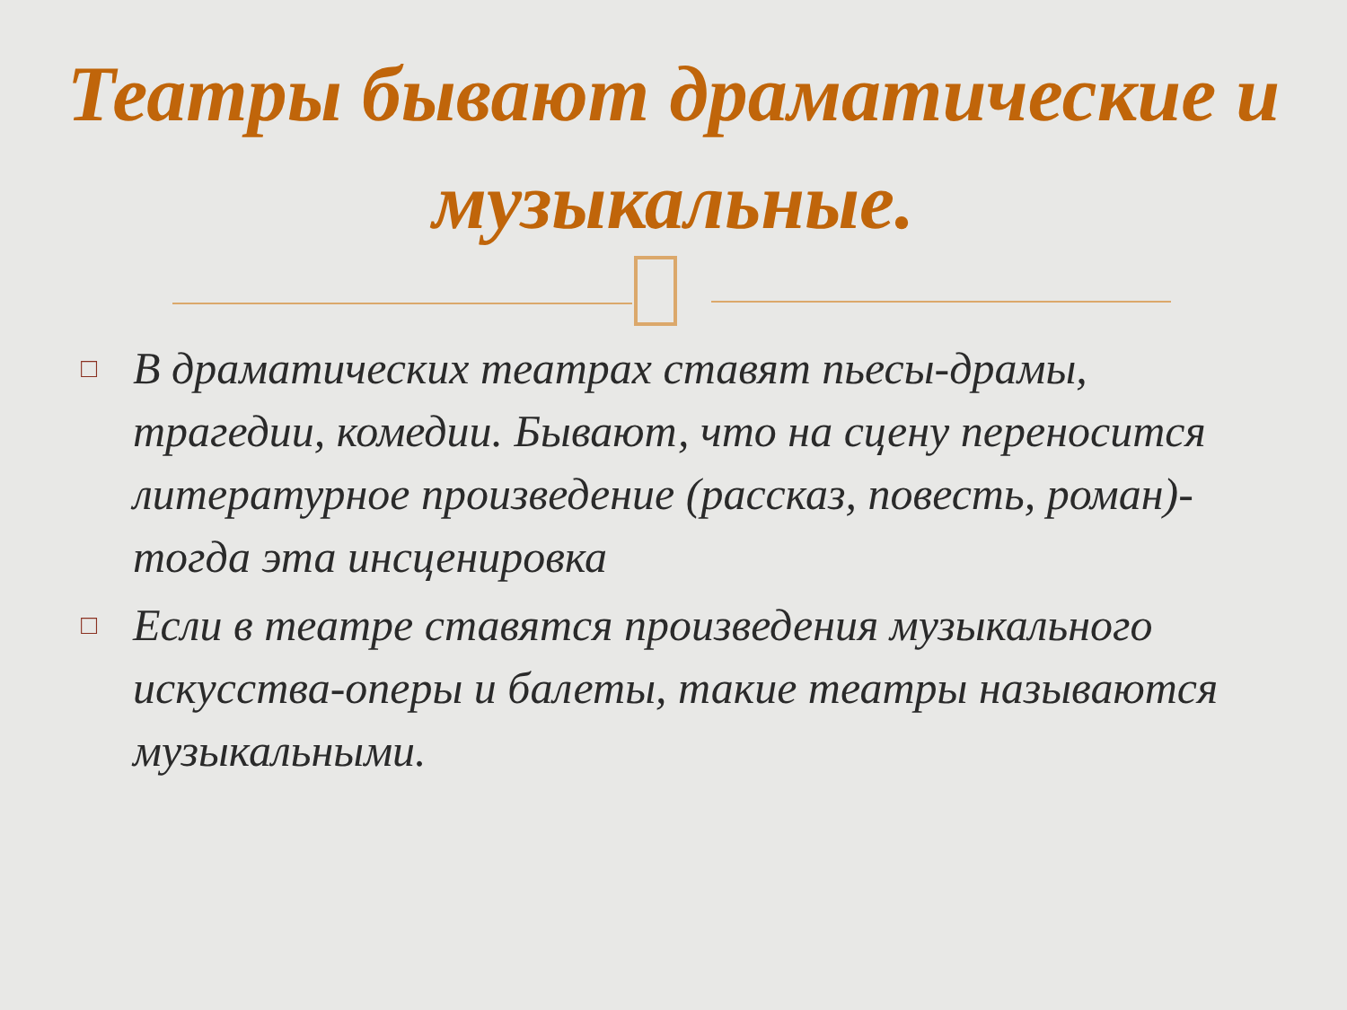Театры бывают драматические и музыкальные.
□ В драматических театрах ставят пьесы-драмы, трагедии, комедии. Бывают, что на сцену переносится литературное произведение (рассказ, повесть, роман)-тогда эта инсценировка
□ Если в театре ставятся произведения музыкального искусства-оперы и балеты, такие театры называются музыкальными.